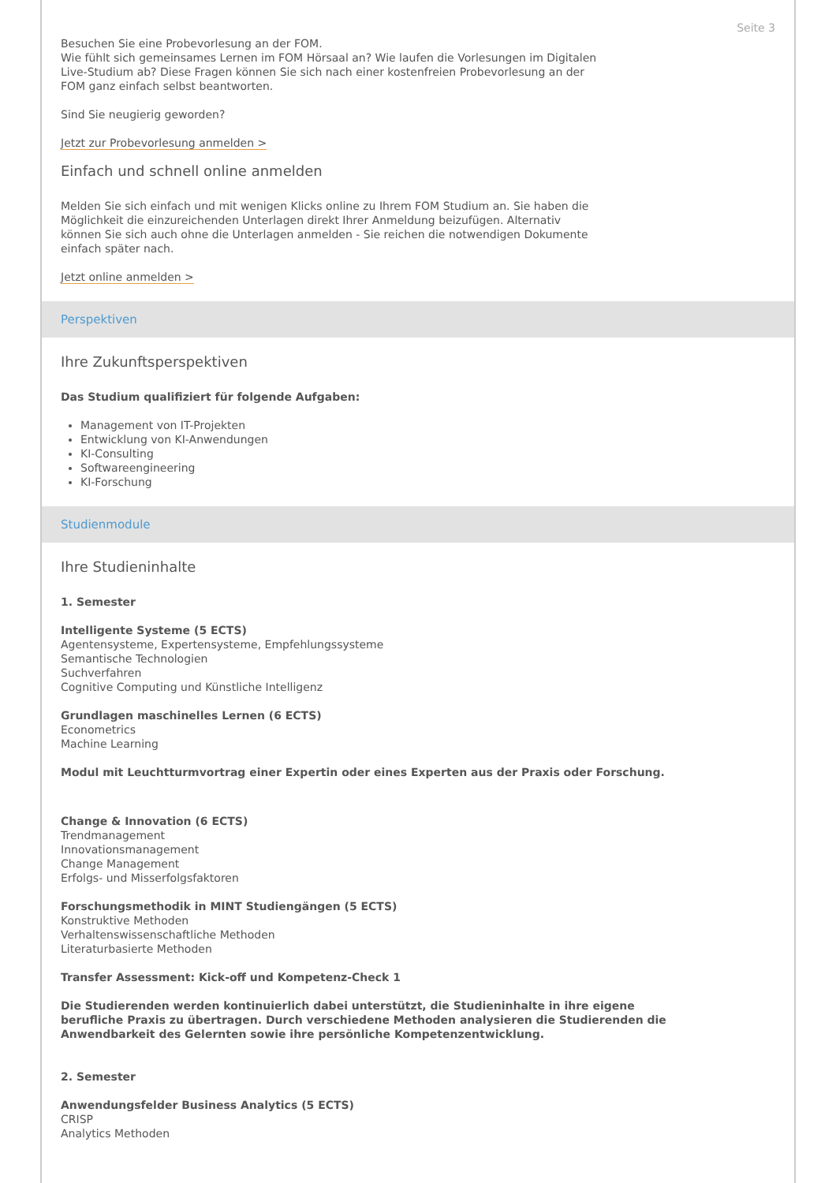Seite 3
Besuchen Sie eine Probevorlesung an der FOM.
Wie fühlt sich gemeinsames Lernen im FOM Hörsaal an? Wie laufen die Vorlesungen im Digitalen
Live-Studium ab? Diese Fragen können Sie sich nach einer kostenfreien Probevorlesung an der
FOM ganz einfach selbst beantworten.
Sind Sie neugierig geworden?
Jetzt zur Probevorlesung anmelden >
Einfach und schnell online anmelden
Melden Sie sich einfach und mit wenigen Klicks online zu Ihrem FOM Studium an. Sie haben die
Möglichkeit die einzureichenden Unterlagen direkt Ihrer Anmeldung beizufügen. Alternativ
können Sie sich auch ohne die Unterlagen anmelden - Sie reichen die notwendigen Dokumente
einfach später nach.
Jetzt online anmelden >
Perspektiven
Ihre Zukunftsperspektiven
Das Studium qualifiziert für folgende Aufgaben:
Management von IT-Projekten
Entwicklung von KI-Anwendungen
KI-Consulting
Softwareengineering
KI-Forschung
Studienmodule
Ihre Studieninhalte
1. Semester
Intelligente Systeme (5 ECTS)
Agentensysteme, Expertensysteme, Empfehlungssysteme
Semantische Technologien
Suchverfahren
Cognitive Computing und Künstliche Intelligenz
Grundlagen maschinelles Lernen (6 ECTS)
Econometrics
Machine Learning
Modul mit Leuchtturmvortrag einer Expertin oder eines Experten aus der Praxis oder Forschung.
Change & Innovation (6 ECTS)
Trendmanagement
Innovationsmanagement
Change Management
Erfolgs- und Misserfolgsfaktoren
Forschungsmethodik in MINT Studiengängen (5 ECTS)
Konstruktive Methoden
Verhaltenswissenschaftliche Methoden
Literaturbasierte Methoden
Transfer Assessment: Kick-off und Kompetenz-Check 1
Die Studierenden werden kontinuierlich dabei unterstützt, die Studieninhalte in ihre eigene
berufliche Praxis zu übertragen. Durch verschiedene Methoden analysieren die Studierenden die
Anwendbarkeit des Gelernten sowie ihre persönliche Kompetenzentwicklung.
2. Semester
Anwendungsfelder Business Analytics (5 ECTS)
CRISP
Analytics Methoden